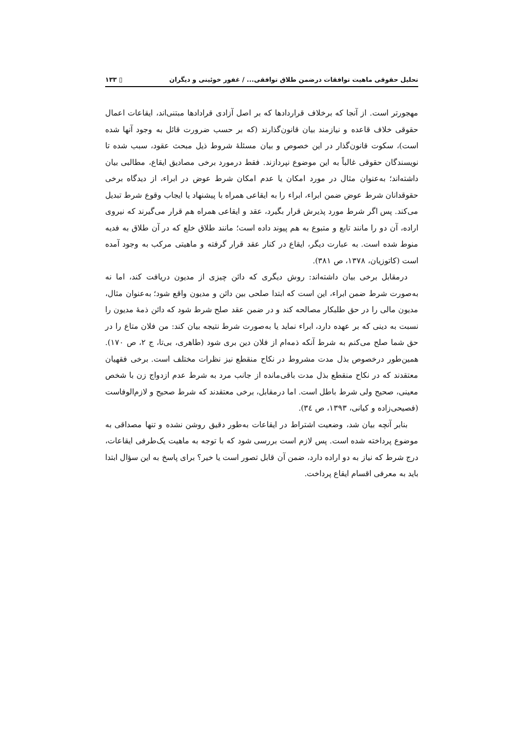تحلیل حقوقی ماهیت توافقات درضمن طلاق توافقی... / غفور خوئینی و دیگران ▯ ۱۳۳
مهجورتر است. از آنجا که برخلاف قراردادها که بر اصل آزادی قرادادها مبتنی‌اند، ایقاعات اعمال حقوقی خلاف قاعده و نیازمند بیان قانون‌گذارند (که بر حسب ضرورت قائل به وجود آنها شده است)، سکوت قانون‌گذار در این خصوص و بیان مسئلهٔ شروط ذیل مبحث عقود، سبب شده تا نویسندگان حقوقی غالباً به این موضوع نپردازند. فقط درمورد برخی مصادیق ایقاع، مطالبی بیان داشته‌اند؛ به‌عنوان مثال در مورد امکان یا عدم امکان شرط عوض در ابراء، از دیدگاه برخی حقوقدانان شرط عوض ضمن ابراء، ابراء را به ایقاعی همراه با پیشنهاد یا ایجاب وقوع شرط تبدیل می‌کند. پس اگر شرط مورد پذیرش قرار بگیرد، عقد و ایقاعی همراه هم قرار می‌گیرند که نیروی اراده، آن دو را مانند تابع و متبوع به هم پیوند داده است؛ مانند طلاق خلع که در آن طلاق به فدیه منوط شده است. به عبارت دیگر، ایقاع در کنار عقد قرار گرفته و ماهیتی مرکب به وجود آمده است (کاتوزیان، ۱۳۷۸، ص ۳۸۱).
درمقابل برخی بیان داشته‌اند: روش دیگری که دائن چیزی از مدیون دریافت کند، اما نه به‌صورت شرط ضمن ابراء، این است که ابتدا صلحی بین دائن و مدیون واقع شود؛ به‌عنوان مثال، مدیون مالی را در حق طلبکار مصالحه کند و در ضمن عقد صلح شرط شود که دائن ذمهٔ مدیون را نسبت به دینی که بر عهده دارد، ابراء نماید یا به‌صورت شرط نتیجه بیان کند: من فلان متاع را در حق شما صلح می‌کنم به شرط آنکه ذمه‌ام از فلان دین بری شود (طاهری، بی‌تا، ج ۲، ص ۱۷۰). همین‌طور درخصوص بذل مدت مشروط در نکاح منقطع نیز نظرات مختلف است. برخی فقهیان معتقدند که در نکاح منقطع بذل مدت باقی‌مانده از جانب مرد به شرط عدم ازدواج زن با شخص معینی، صحیح ولی شرط باطل است. اما درمقابل، برخی معتقدند که شرط صحیح و لازم‌الوفاست (فصیحی‌زاده و کیانی، ۱۳۹۳، ص ۳٤).
بنابر آنچه بیان شد، وضعیت اشتراط در ایقاعات به‌طور دقیق روشن نشده و تنها مصداقی به موضوع پرداخته شده است. پس لازم است بررسی شود که با توجه به ماهیت یک‌طرفی ایقاعات، درج شرط که نیاز به دو اراده دارد، ضمن آن قابل تصور است یا خیر؟ برای پاسخ به این سؤال ابتدا باید به معرفی اقسام ایقاع پرداخت.